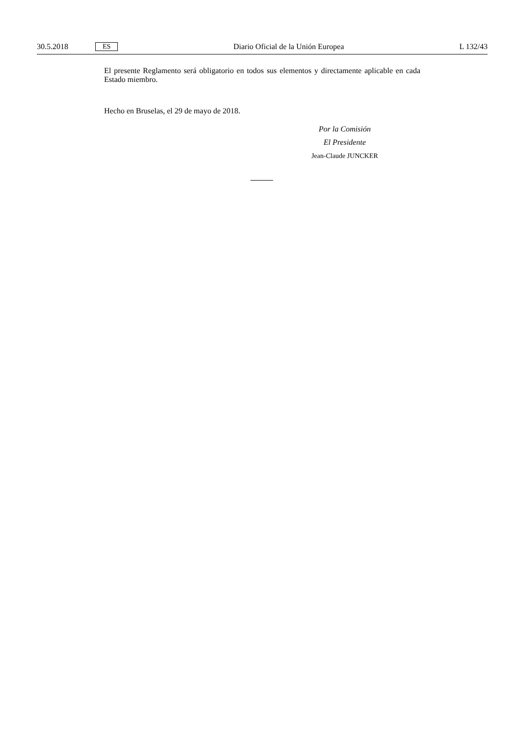30.5.2018 ES Diario Oficial de la Unión Europea L 132/43
El presente Reglamento será obligatorio en todos sus elementos y directamente aplicable en cada Estado miembro.
Hecho en Bruselas, el 29 de mayo de 2018.
Por la Comisión
El Presidente
Jean-Claude JUNCKER